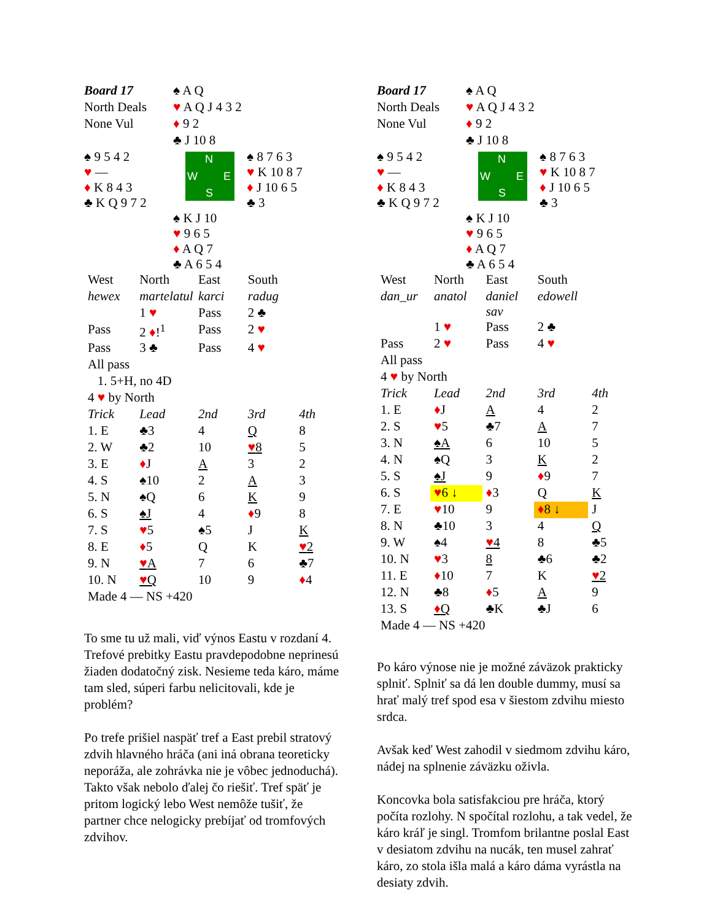| Board 17 | ♠ A Q | |
| North Deals | ♥ A Q J 4 3 2 | |
| None Vul | ♦ 9 2 | |
| | ♣ J 10 8 | |
| ♠ 9 5 4 2 ♥ — ♦ K 8 4 3 ♣ K Q 9 7 2 | N W E S | ♠ 8 7 6 3 ♥ K 10 8 7 ♦ J 10 6 5 ♣ 3 |
| | ♠ K J 10 ♥ 9 6 5 ♦ A Q 7 ♣ A 6 5 4 | |
| West | North | East | South | |
| hewex | martelatul | karci | radug | |
| | 1 ♥ | Pass | 2 ♣ | |
| Pass | 2 ♦ !<sup>1</sup> | Pass | 2 ♥ | |
| Pass | 3 ♣ | Pass | 4 ♥ | |
| All pass | | | | |
| 1. 5+H, no 4D | | | | |
| 4 ♥ by North | | | | |
| Trick | Lead | 2nd | 3rd | 4th |
| 1. E | ♣3 | 4 | Q | 8 |
| 2. W | ♣2 | 10 | ♥ 8 | 5 |
| 3. E | ♦ J | A | 3 | 2 |
| 4. S | ♠10 | 2 | A | 3 |
| 5. N | ♠Q | 6 | K | 9 |
| 6. S | ♠J | 4 | ♦ 9 | 8 |
| 7. S | ♥ 5 | ♠5 | J | K |
| 8. E | ♦ 5 | Q | K | ♥ 2 |
| 9. N | ♥ A | 7 | 6 | ♣7 |
| 10. N | ♥ Q | 10 | 9 | ♦ 4 |
| Made 4 — NS +420 | | | | |
To sme tu už mali, viď výnos Eastu v rozdaní 4. Trefové prebitky Eastu pravdepodobne neprinesú žiaden dodatočný zisk. Nesieme teda káro, máme tam sled, súperi farbu nelicitovali, kde je problém?
Po trefe prišiel naspäť tref a East prebil stratový zdvih hlavného hráča (ani iná obrana teoreticky neporáža, ale zohrávka nie je vôbec jednoduchá). Takto však nebolo ďalej čo riešiť. Tref späť je pritom logický lebo West nemôže tušiť, že partner chce nelogicky prebíjať od tromfových zdvihov.
| Board 17 | ♠ A Q | |
| North Deals | ♥ A Q J 4 3 2 | |
| None Vul | ♦ 9 2 | |
| | ♣ J 10 8 | |
| ♠ 9 5 4 2 ♥ — ♦ K 8 4 3 ♣ K Q 9 7 2 | N W E S | ♠ 8 7 6 3 ♥ K 10 8 7 ♦ J 10 6 5 ♣ 3 |
| | ♠ K J 10 ♥ 9 6 5 ♦ A Q 7 ♣ A 6 5 4 | |
| West | North | East | South | |
| dan_ur | anatol | daniel sav | edowell | |
| | 1 ♥ | Pass | 2 ♣ | |
| Pass | 2 ♥ | Pass | 4 ♥ | |
| All pass | | | | |
| 4 ♥ by North | | | | |
| Trick | Lead | 2nd | 3rd | 4th |
| 1. E | ♦ J | A | 4 | 2 |
| 2. S | ♥ 5 | ♣7 | A | 7 |
| 3. N | ♠A | 6 | 10 | 5 |
| 4. N | ♠Q | 3 | K | 2 |
| 5. S | ♠J | 9 | ♦ 9 | 7 |
| 6. S | ♥ 6 ↓ | ♦ 3 | Q | K |
| 7. E | ♥ 10 | 9 | ♦ 8 ↓ | J |
| 8. N | ♣10 | 3 | 4 | Q |
| 9. W | ♠4 | ♥ 4 | 8 | ♣5 |
| 10. N | ♥ 3 | 8 | ♣6 | ♣2 |
| 11. E | ♦ 10 | 7 | K | ♥ 2 |
| 12. N | ♣8 | ♦ 5 | A | 9 |
| 13. S | ♦ Q | ♣K | ♣J | 6 |
| Made 4 — NS +420 | | | | |
Po káro výnose nie je možné záväzok prakticky splniť. Splniť sa dá len double dummy, musí sa hrať malý tref spod esa v šiestom zdvihu miesto srdca.
Avšak keď West zahodil v siedmom zdvihu káro, nádej na splnenie záväzku oživla.
Koncovka bola satisfakciou pre hráča, ktorý počíta rozlohy. N spočítal rozlohu, a tak vedel, že káro kráľ je singl. Tromfom brilantne poslal East v desiatom zdvihu na nucák, ten musel zahrať káro, zo stola išla malá a káro dáma vyrástla na desiaty zdvih.